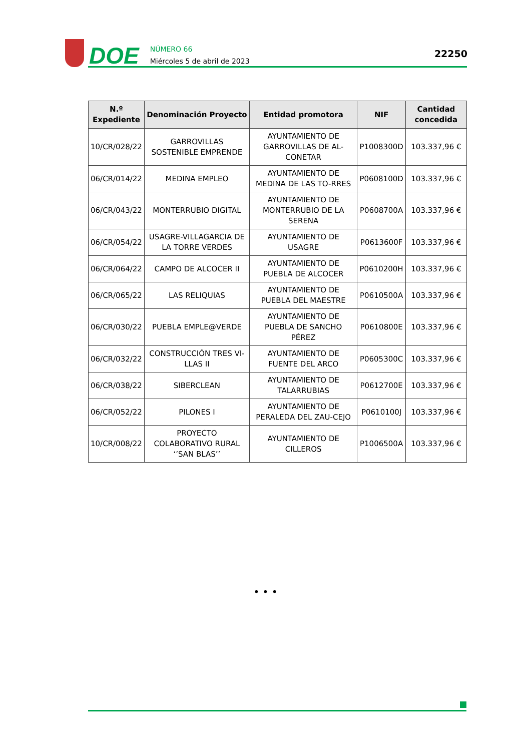DOE
NÚMERO 66
Miércoles 5 de abril de 2023
22250
| N.º Expediente | Denominación Proyecto | Entidad promotora | NIF | Cantidad concedida |
| --- | --- | --- | --- | --- |
| 10/CR/028/22 | GARROVILLAS SOSTENIBLE EMPRENDE | AYUNTAMIENTO DE GARROVILLAS DE AL-CONETAR | P1008300D | 103.337,96 € |
| 06/CR/014/22 | MEDINA EMPLEO | AYUNTAMIENTO DE MEDINA DE LAS TO-RRES | P0608100D | 103.337,96 € |
| 06/CR/043/22 | MONTERRUBIO DIGITAL | AYUNTAMIENTO DE MONTERRUBIO DE LA SERENA | P0608700A | 103.337,96 € |
| 06/CR/054/22 | USAGRE-VILLAGARCIA DE LA TORRE VERDES | AYUNTAMIENTO DE USAGRE | P0613600F | 103.337,96 € |
| 06/CR/064/22 | CAMPO DE ALCOCER II | AYUNTAMIENTO DE PUEBLA DE ALCOCER | P0610200H | 103.337,96 € |
| 06/CR/065/22 | LAS RELIQUIAS | AYUNTAMIENTO DE PUEBLA DEL MAESTRE | P0610500A | 103.337,96 € |
| 06/CR/030/22 | PUEBLA EMPLE@VERDE | AYUNTAMIENTO DE PUEBLA DE SANCHO PÉREZ | P0610800E | 103.337,96 € |
| 06/CR/032/22 | CONSTRUCCIÓN TRES VI-LLAS II | AYUNTAMIENTO DE FUENTE DEL ARCO | P0605300C | 103.337,96 € |
| 06/CR/038/22 | SIBERCLEAN | AYUNTAMIENTO DE TALARRUBIAS | P0612700E | 103.337,96 € |
| 06/CR/052/22 | PILONES I | AYUNTAMIENTO DE PERALEDA DEL ZAU-CEJO | P0610100J | 103.337,96 € |
| 10/CR/008/22 | PROYECTO COLABORATIVO RURAL ‘’SAN BLAS’’ | AYUNTAMIENTO DE CILLEROS | P1006500A | 103.337,96 € |
• • •